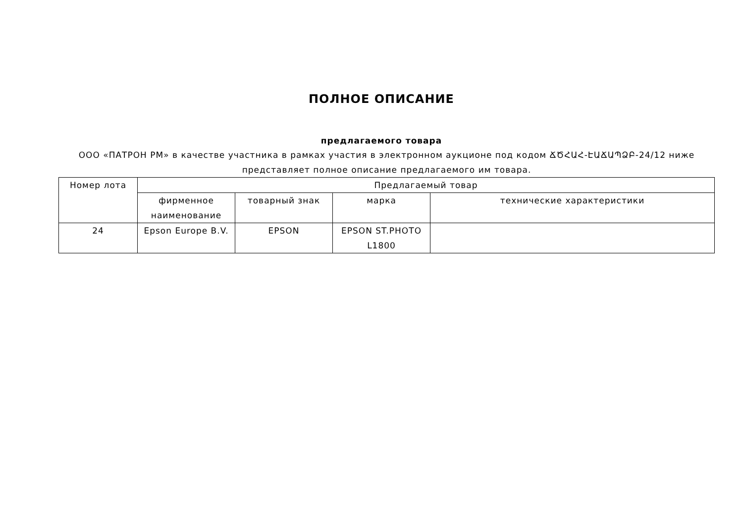ПОЛНОЕ ОПИСАНИЕ
предлагаемого товара
ООО «ПАТРОН РМ» в качестве участника в рамках участия в электронном аукционе под кодом ՃԾՀԱՀ-ԷԱՃԱՊՁԲ-24/12 ниже представляет полное описание предлагаемого им товара.
| Номер лота | Предлагаемый товар | | | |
| --- | --- | --- | --- | --- |
| | фирменное наименование | товарный знак | марка | технические характеристики |
| 24 | Epson Europe B.V. | EPSON | EPSON ST.PHOTO L1800 | |